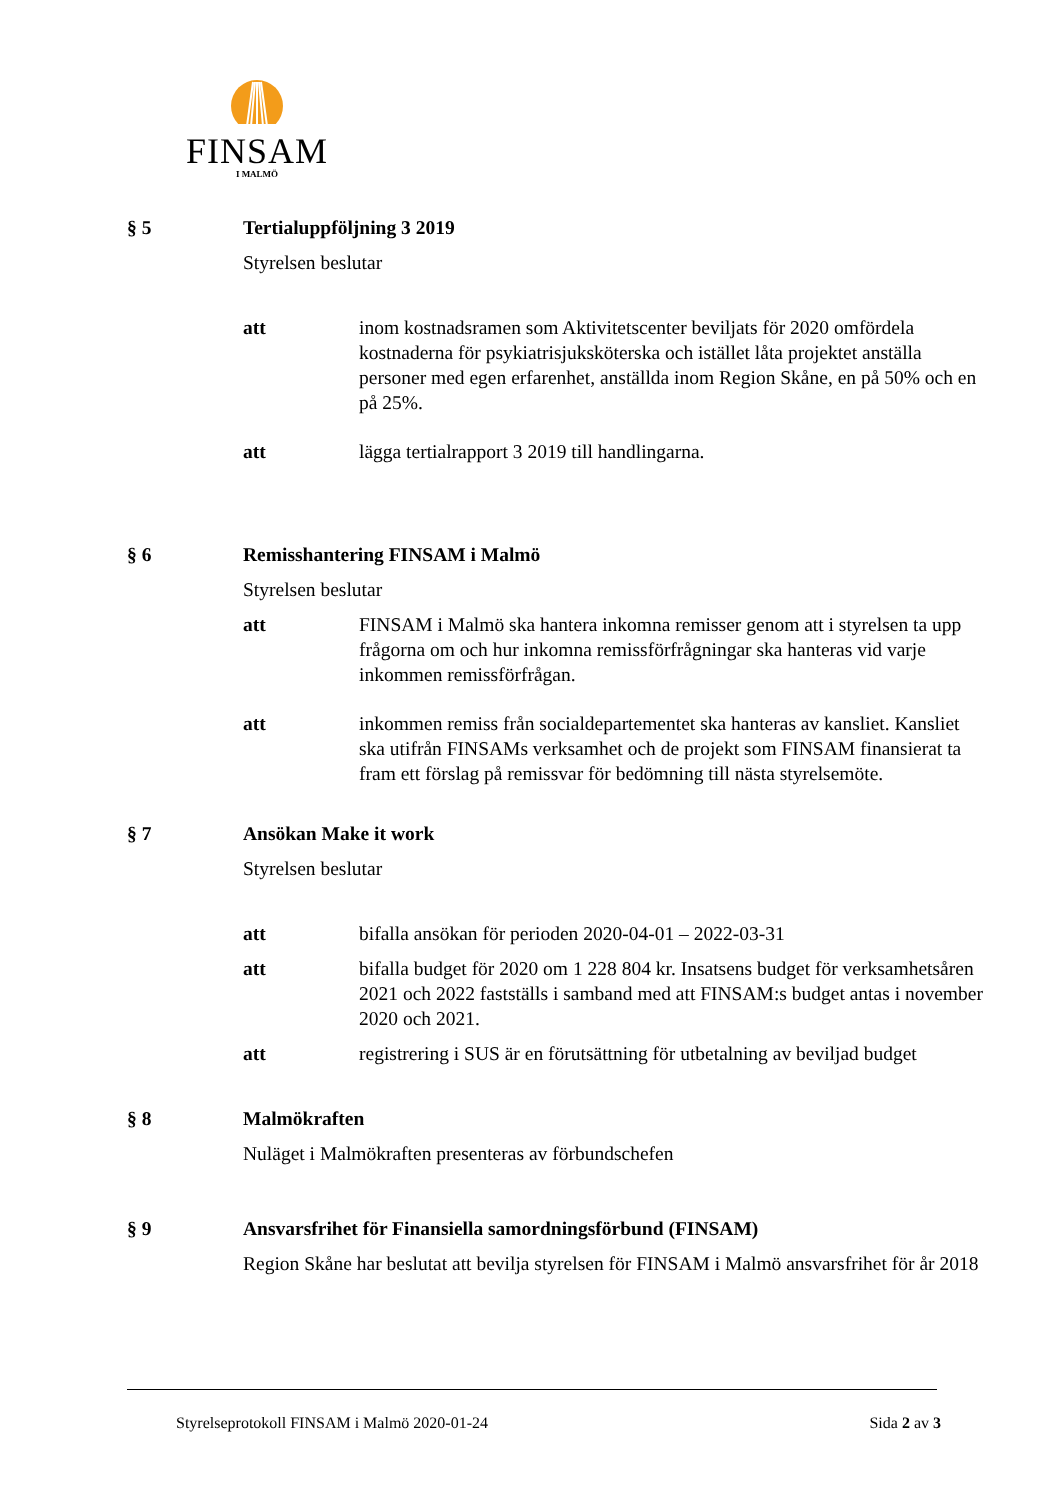FINSAM
I MALMÖ
§ 5 Tertialuppföljning 3 2019
Styrelsen beslutar
att inom kostnadsramen som Aktivitetscenter beviljats för 2020 omfördela kostnaderna för psykiatrisjuksköterska och istället låta projektet anställa personer med egen erfarenhet, anställda inom Region Skåne, en på 50% och en på 25%.
att lägga tertialrapport 3 2019 till handlingarna.
§ 6 Remisshantering FINSAM i Malmö
Styrelsen beslutar
att FINSAM i Malmö ska hantera inkomna remisser genom att i styrelsen ta upp frågorna om och hur inkomna remissförfrågningar ska hanteras vid varje inkommen remissförfrågan.
att inkommen remiss från socialdepartementet ska hanteras av kansliet. Kansliet ska utifrån FINSAMs verksamhet och de projekt som FINSAM finansierat ta fram ett förslag på remissvar för bedömning till nästa styrelsemöte.
§ 7 Ansökan Make it work
Styrelsen beslutar
att bifalla ansökan för perioden 2020-04-01 – 2022-03-31
att bifalla budget för 2020 om 1 228 804 kr. Insatsens budget för verksamhetsåren 2021 och 2022 fastställs i samband med att FINSAM:s budget antas i november 2020 och 2021.
att registrering i SUS är en förutsättning för utbetalning av beviljad budget
§ 8 Malmökraften
Nuläget i Malmökraften presenteras av förbundschefen
§ 9 Ansvarsfrihet för Finansiella samordningsförbund (FINSAM)
Region Skåne har beslutat att bevilja styrelsen för FINSAM i Malmö ansvarsfrihet för år 2018
Styrelseprotokoll FINSAM i Malmö 2020-01-24 Sida 2 av 3